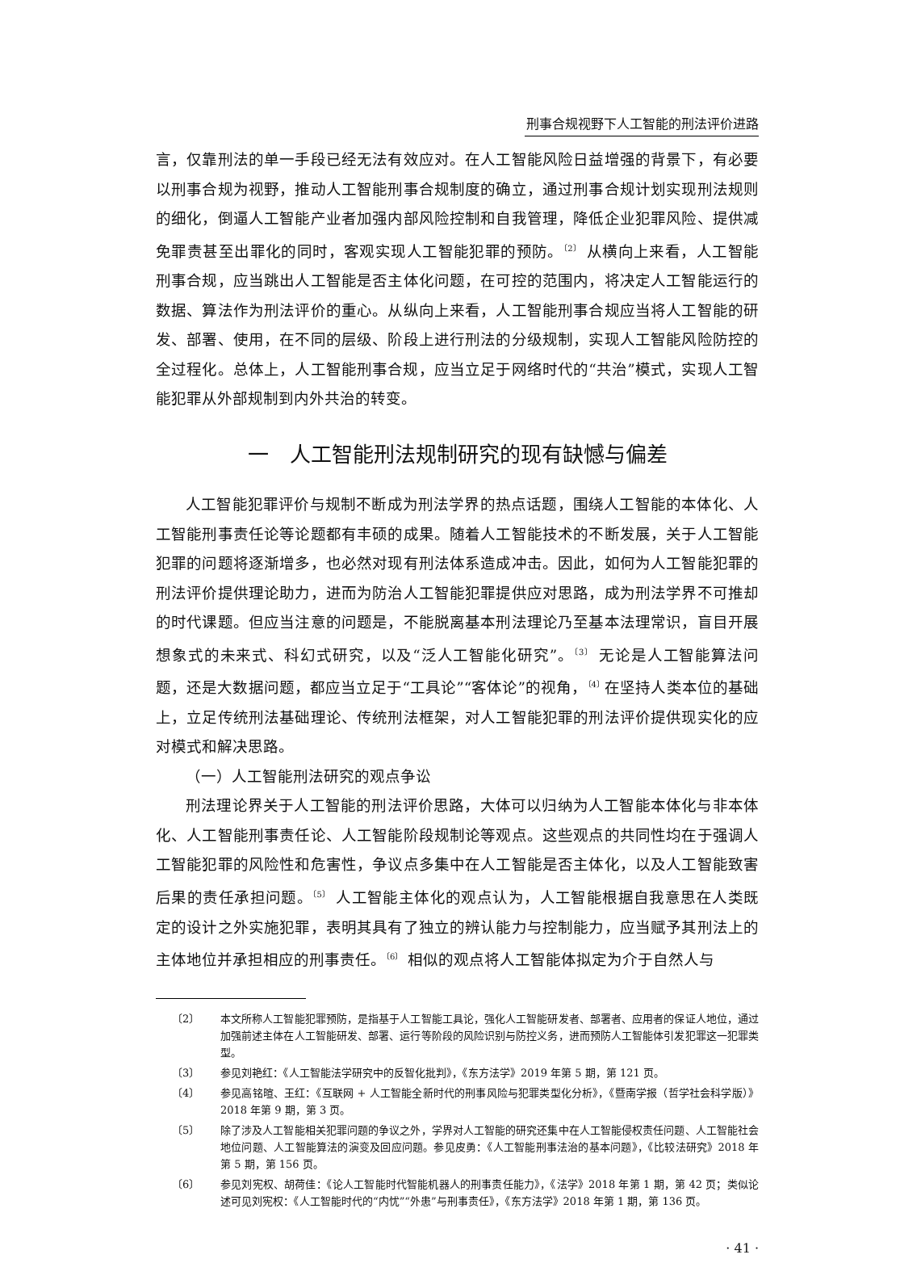刑事合规视野下人工智能的刑法评价进路
言，仅靠刑法的单一手段已经无法有效应对。在人工智能风险日益增强的背景下，有必要以刑事合规为视野，推动人工智能刑事合规制度的确立，通过刑事合规计划实现刑法规则的细化，倒逼人工智能产业者加强内部风险控制和自我管理，降低企业犯罪风险、提供减免罪责甚至出罪化的同时，客观实现人工智能犯罪的预防。<sup>〔2〕</sup> 从横向上来看，人工智能刑事合规，应当跳出人工智能是否主体化问题，在可控的范围内，将决定人工智能运行的数据、算法作为刑法评价的重心。从纵向上来看，人工智能刑事合规应当将人工智能的研发、部署、使用，在不同的层级、阶段上进行刑法的分级规制，实现人工智能风险防控的全过程化。总体上，人工智能刑事合规，应当立足于网络时代的“共治”模式，实现人工智能犯罪从外部规制到内外共治的转变。
一　人工智能刑法规制研究的现有缺憾与偏差
人工智能犯罪评价与规制不断成为刑法学界的热点话题，围绕人工智能的本体化、人工智能刑事责任论等论题都有丰硕的成果。随着人工智能技术的不断发展，关于人工智能犯罪的问题将逐渐增多，也必然对现有刑法体系造成冲击。因此，如何为人工智能犯罪的刑法评价提供理论助力，进而为防治人工智能犯罪提供应对思路，成为刑法学界不可推却的时代课题。但应当注意的问题是，不能脱离基本刑法理论乃至基本法理常识，盲目开展想象式的未来式、科幻式研究，以及“泛人工智能化研究”。<sup>〔3〕</sup> 无论是人工智能算法问题，还是大数据问题，都应当立足于“工具论”“客体论”的视角，<sup>〔4〕</sup>在坚持人类本位的基础上，立足传统刑法基础理论、传统刑法框架，对人工智能犯罪的刑法评价提供现实化的应对模式和解决思路。
（一）人工智能刑法研究的观点争讼
刑法理论界关于人工智能的刑法评价思路，大体可以归纳为人工智能本体化与非本体化、人工智能刑事责任论、人工智能阶段规制论等观点。这些观点的共同性均在于强调人工智能犯罪的风险性和危害性，争议点多集中在人工智能是否主体化，以及人工智能致害后果的责任承担问题。<sup>〔5〕</sup> 人工智能主体化的观点认为，人工智能根据自我意思在人类既定的设计之外实施犯罪，表明其具有了独立的辨认能力与控制能力，应当赋予其刑法上的主体地位并承担相应的刑事责任。<sup>〔6〕</sup> 相似的观点将人工智能体拟定为介于自然人与
〔2〕 本文所称人工智能犯罪预防，是指基于人工智能工具论，强化人工智能研发者、部署者、应用者的保证人地位，通过加强前述主体在人工智能研发、部署、运行等阶段的风险识别与防控义务，进而预防人工智能体引发犯罪这一犯罪类型。
〔3〕 参见刘艳红：《人工智能法学研究中的反智化批判》，《东方法学》2019 年第 5 期，第 121 页。
〔4〕 参见高铭暄、王红：《互联网 + 人工智能全新时代的刑事风险与犯罪类型化分析》，《暨南学报（哲学社会科学版）》2018 年第 9 期，第 3 页。
〔5〕 除了涉及人工智能相关犯罪问题的争议之外，学界对人工智能的研究还集中在人工智能侵权责任问题、人工智能社会地位问题、人工智能算法的演变及回应问题。参见皮勇：《人工智能刑事法治的基本问题》，《比较法研究》2018 年第 5 期，第 156 页。
〔6〕 参见刘宪权、胡荷佳：《论人工智能时代智能机器人的刑事责任能力》，《法学》2018 年第 1 期，第 42 页；类似论述可见刘宪权：《人工智能时代的“内忧”“外患”与刑事责任》，《东方法学》2018 年第 1 期，第 136 页。
· 41 ·